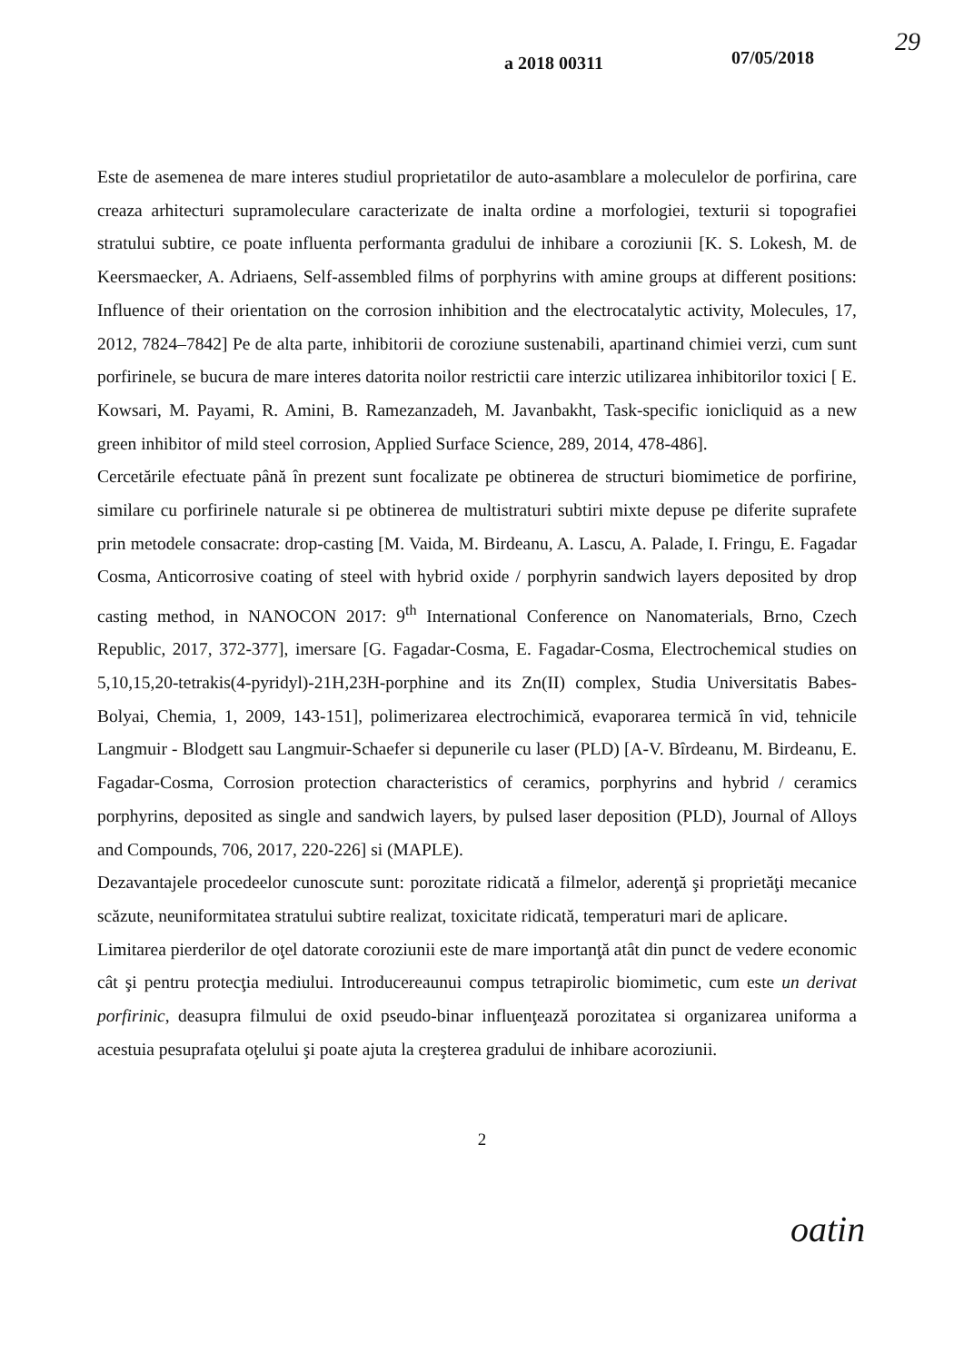a 2018 00311 07/05/2018
29
Este de asemenea de mare interes studiul proprietatilor de auto-asamblare a moleculelor de porfirina, care creaza arhitecturi supramoleculare caracterizate de inalta ordine a morfologiei, texturii si topografiei stratului subtire, ce poate influenta performanta gradului de inhibare a coroziunii [K. S. Lokesh, M. de Keersmaecker, A. Adriaens, Self-assembled films of porphyrins with amine groups at different positions: Influence of their orientation on the corrosion inhibition and the electrocatalytic activity, Molecules, 17, 2012, 7824–7842] Pe de alta parte, inhibitorii de coroziune sustenabili, apartinand chimiei verzi, cum sunt porfirinele, se bucura de mare interes datorita noilor restrictii care interzic utilizarea inhibitorilor toxici [ E. Kowsari, M. Payami, R. Amini, B. Ramezanzadeh, M. Javanbakht, Task-specific ionicliquid as a new green inhibitor of mild steel corrosion, Applied Surface Science, 289, 2014, 478-486].
Cercetările efectuate până în prezent sunt focalizate pe obtinerea de structuri biomimetice de porfirine, similare cu porfirinele naturale si pe obtinerea de multistraturi subtiri mixte depuse pe diferite suprafete prin metodele consacrate: drop-casting [M. Vaida, M. Birdeanu, A. Lascu, A. Palade, I. Fringu, E. Fagadar Cosma, Anticorrosive coating of steel with hybrid oxide / porphyrin sandwich layers deposited by drop casting method, in NANOCON 2017: 9<sup>th</sup> International Conference on Nanomaterials, Brno, Czech Republic, 2017, 372-377], imersare [G. Fagadar-Cosma, E. Fagadar-Cosma, Electrochemical studies on 5,10,15,20-tetrakis(4-pyridyl)-21H,23H-porphine and its Zn(II) complex, Studia Universitatis Babes-Bolyai, Chemia, 1, 2009, 143-151], polimerizarea electrochimică, evaporarea termică în vid, tehnicile Langmuir - Blodgett sau Langmuir-Schaefer si depunerile cu laser (PLD) [A-V. Bîrdeanu, M. Birdeanu, E. Fagadar-Cosma, Corrosion protection characteristics of ceramics, porphyrins and hybrid / ceramics porphyrins, deposited as single and sandwich layers, by pulsed laser deposition (PLD), Journal of Alloys and Compounds, 706, 2017, 220-226] si (MAPLE).
Dezavantajele procedeelor cunoscute sunt: porozitate ridicată a filmelor, aderenţă şi proprietăţi mecanice scăzute, neuniformitatea stratului subtire realizat, toxicitate ridicată, temperaturi mari de aplicare.
Limitarea pierderilor de oţel datorate coroziunii este de mare importanţă atât din punct de vedere economic cât şi pentru protecţia mediului. Introducereaunui compus tetrapirolic biomimetic, cum este un derivat porfirinic, deasupra filmului de oxid pseudo-binar influenţează porozitatea si organizarea uniforma a acestuia pesuprafata oţelului şi poate ajuta la creşterea gradului de inhibare acoroziunii.
2
oatin